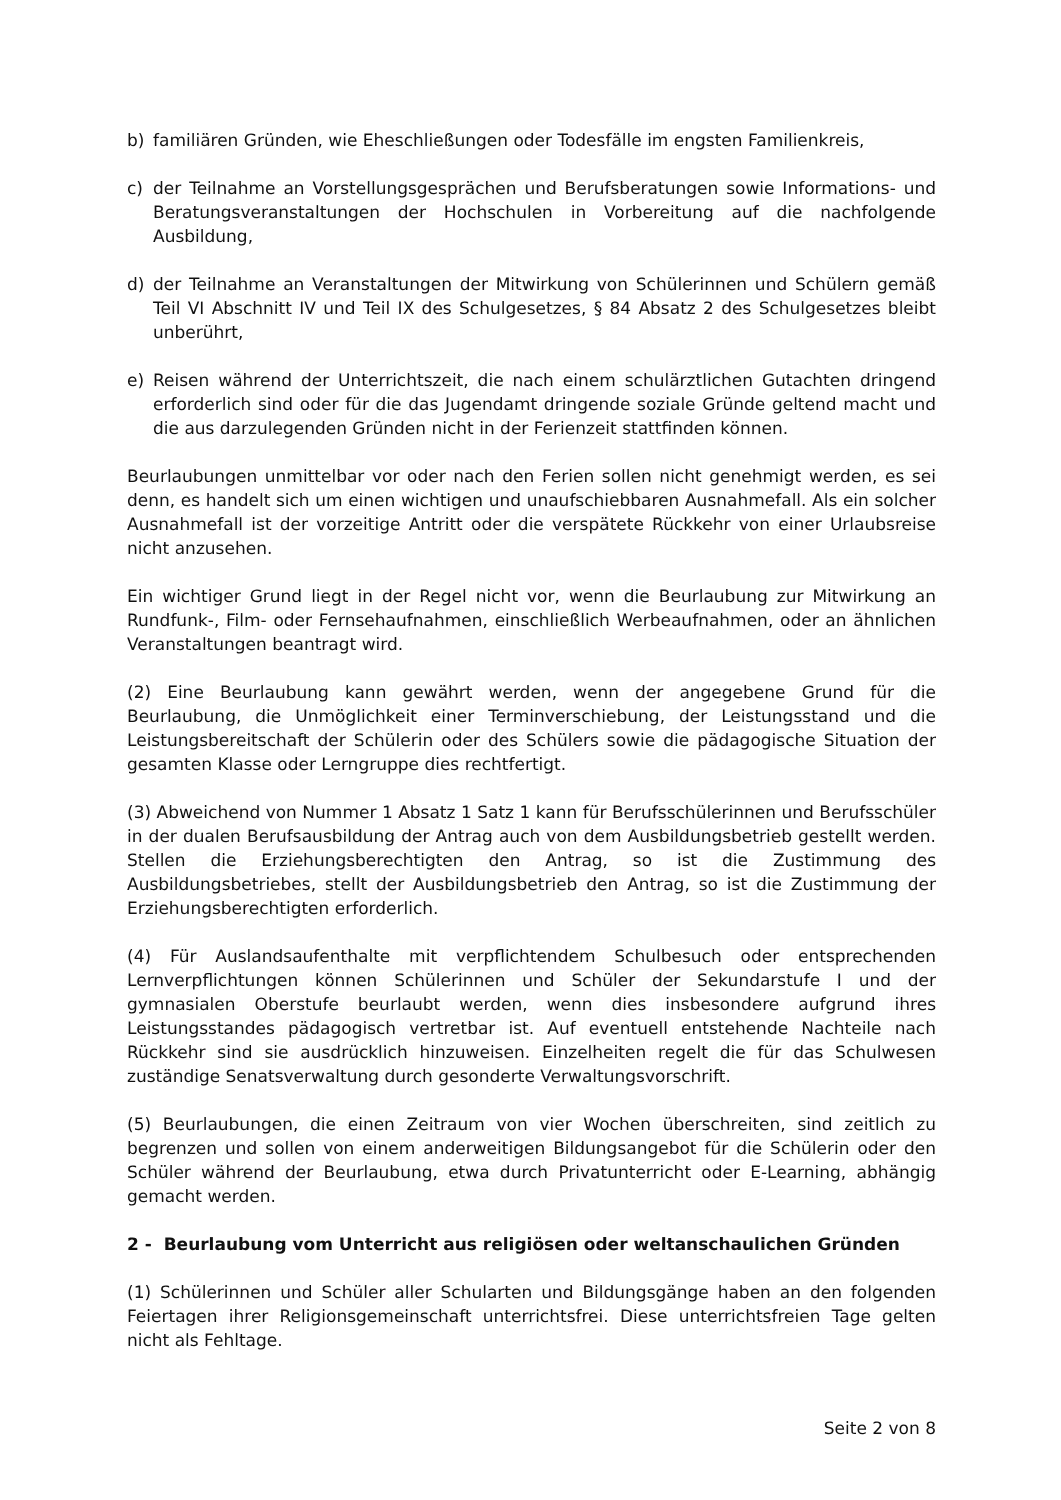b) familiären Gründen, wie Eheschließungen oder Todesfälle im engsten Familienkreis,
c) der Teilnahme an Vorstellungsgesprächen und Berufsberatungen sowie Informations- und Beratungsveranstaltungen der Hochschulen in Vorbereitung auf die nachfolgende Ausbildung,
d) der Teilnahme an Veranstaltungen der Mitwirkung von Schülerinnen und Schülern gemäß Teil VI Abschnitt IV und Teil IX des Schulgesetzes, § 84 Absatz 2 des Schulgesetzes bleibt unberührt,
e) Reisen während der Unterrichtszeit, die nach einem schulärztlichen Gutachten dringend erforderlich sind oder für die das Jugendamt dringende soziale Gründe geltend macht und die aus darzulegenden Gründen nicht in der Ferienzeit stattfinden können.
Beurlaubungen unmittelbar vor oder nach den Ferien sollen nicht genehmigt werden, es sei denn, es handelt sich um einen wichtigen und unaufschiebbaren Ausnahmefall. Als ein solcher Ausnahmefall ist der vorzeitige Antritt oder die verspätete Rückkehr von einer Urlaubsreise nicht anzusehen.
Ein wichtiger Grund liegt in der Regel nicht vor, wenn die Beurlaubung zur Mitwirkung an Rundfunk-, Film- oder Fernsehaufnahmen, einschließlich Werbeaufnahmen, oder an ähnlichen Veranstaltungen beantragt wird.
(2) Eine Beurlaubung kann gewährt werden, wenn der angegebene Grund für die Beurlaubung, die Unmöglichkeit einer Terminverschiebung, der Leistungsstand und die Leistungsbereitschaft der Schülerin oder des Schülers sowie die pädagogische Situation der gesamten Klasse oder Lerngruppe dies rechtfertigt.
(3) Abweichend von Nummer 1 Absatz 1 Satz 1 kann für Berufsschülerinnen und Berufsschüler in der dualen Berufsausbildung der Antrag auch von dem Ausbildungsbetrieb gestellt werden. Stellen die Erziehungsberechtigten den Antrag, so ist die Zustimmung des Ausbildungsbetriebes, stellt der Ausbildungsbetrieb den Antrag, so ist die Zustimmung der Erziehungsberechtigten erforderlich.
(4) Für Auslandsaufenthalte mit verpflichtendem Schulbesuch oder entsprechenden Lernverpflichtungen können Schülerinnen und Schüler der Sekundarstufe I und der gymnasialen Oberstufe beurlaubt werden, wenn dies insbesondere aufgrund ihres Leistungsstandes pädagogisch vertretbar ist. Auf eventuell entstehende Nachteile nach Rückkehr sind sie ausdrücklich hinzuweisen. Einzelheiten regelt die für das Schulwesen zuständige Senatsverwaltung durch gesonderte Verwaltungsvorschrift.
(5) Beurlaubungen, die einen Zeitraum von vier Wochen überschreiten, sind zeitlich zu begrenzen und sollen von einem anderweitigen Bildungsangebot für die Schülerin oder den Schüler während der Beurlaubung, etwa durch Privatunterricht oder E-Learning, abhängig gemacht werden.
2 - Beurlaubung vom Unterricht aus religiösen oder weltanschaulichen Gründen
(1) Schülerinnen und Schüler aller Schularten und Bildungsgänge haben an den folgenden Feiertagen ihrer Religionsgemeinschaft unterrichtsfrei. Diese unterrichtsfreien Tage gelten nicht als Fehltage.
Seite 2 von 8